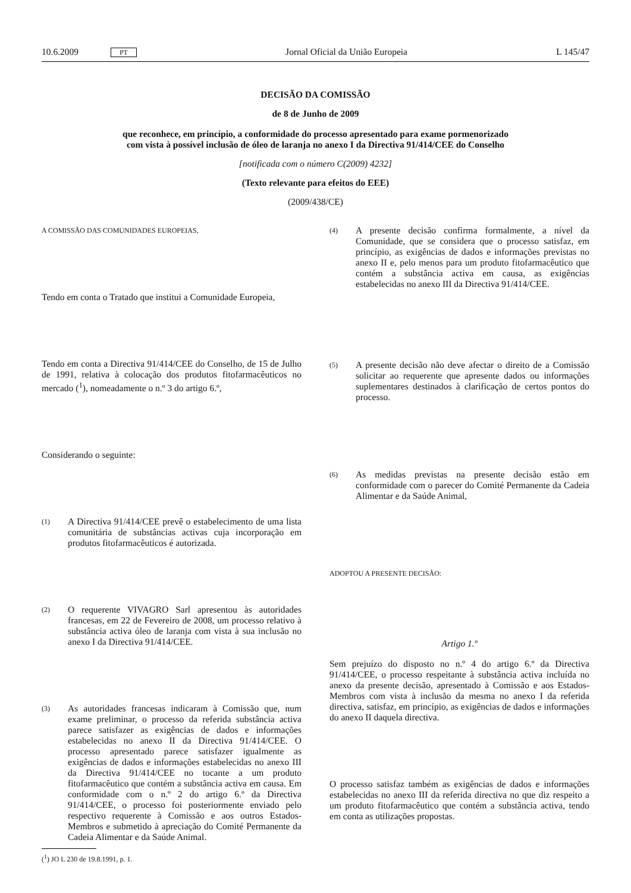10.6.2009 PT Jornal Oficial da União Europeia L 145/47
DECISÃO DA COMISSÃO
de 8 de Junho de 2009
que reconhece, em princípio, a conformidade do processo apresentado para exame pormenorizado
com vista à possível inclusão de óleo de laranja no anexo I da Directiva 91/414/CEE do Conselho
[notificada com o número C(2009) 4232]
(Texto relevante para efeitos do EEE)
(2009/438/CE)
A COMISSÃO DAS COMUNIDADES EUROPEIAS,
Tendo em conta o Tratado que institui a Comunidade Europeia,
Tendo em conta a Directiva 91/414/CEE do Conselho, de 15 de Julho de 1991, relativa à colocação dos produtos fitofarmacêuticos no mercado (<sup>1</sup>), nomeadamente o n.º 3 do artigo 6.º,
Considerando o seguinte:
(1)
A Directiva 91/414/CEE prevê o estabelecimento de uma lista comunitária de substâncias activas cuja incorporação em produtos fitofarmacêuticos é autorizada.
(2)
O requerente VIVAGRO Sarl apresentou às autoridades francesas, em 22 de Fevereiro de 2008, um processo relativo à substância activa óleo de laranja com vista à sua inclusão no anexo I da Directiva 91/414/CEE.
(3)
As autoridades francesas indicaram à Comissão que, num exame preliminar, o processo da referida substância activa parece satisfazer as exigências de dados e informações estabelecidas no anexo II da Directiva 91/414/CEE. O processo apresentado parece satisfazer igualmente as exigências de dados e informações estabelecidas no anexo III da Directiva 91/414/CEE no tocante a um produto fitofarmacêutico que contém a substância activa em causa. Em conformidade com o n.º 2 do artigo 6.º da Directiva 91/414/CEE, o processo foi posteriormente enviado pelo respectivo requerente à Comissão e aos outros Estados-Membros e submetido à apreciação do Comité Permanente da Cadeia Alimentar e da Saúde Animal.
(<sup>1</sup>) JO L 230 de 19.8.1991, p. 1.
(4)
A presente decisão confirma formalmente, a nível da Comunidade, que se considera que o processo satisfaz, em princípio, as exigências de dados e informações previstas no anexo II e, pelo menos para um produto fitofarmacêutico que contém a substância activa em causa, as exigências estabelecidas no anexo III da Directiva 91/414/CEE.
(5)
A presente decisão não deve afectar o direito de a Comissão solicitar ao requerente que apresente dados ou informações suplementares destinados à clarificação de certos pontos do processo.
(6)
As medidas previstas na presente decisão estão em conformidade com o parecer do Comité Permanente da Cadeia Alimentar e da Saúde Animal,
ADOPTOU A PRESENTE DECISÃO:
Artigo 1.º
Sem prejuízo do disposto no n.º 4 do artigo 6.º da Directiva 91/414/CEE, o processo respeitante à substância activa incluída no anexo da presente decisão, apresentado à Comissão e aos Estados-Membros com vista à inclusão da mesma no anexo I da referida directiva, satisfaz, em princípio, as exigências de dados e informações do anexo II daquela directiva.
O processo satisfaz também as exigências de dados e informações estabelecidas no anexo III da referida directiva no que diz respeito a um produto fitofarmacêutico que contém a substância activa, tendo em conta as utilizações propostas.